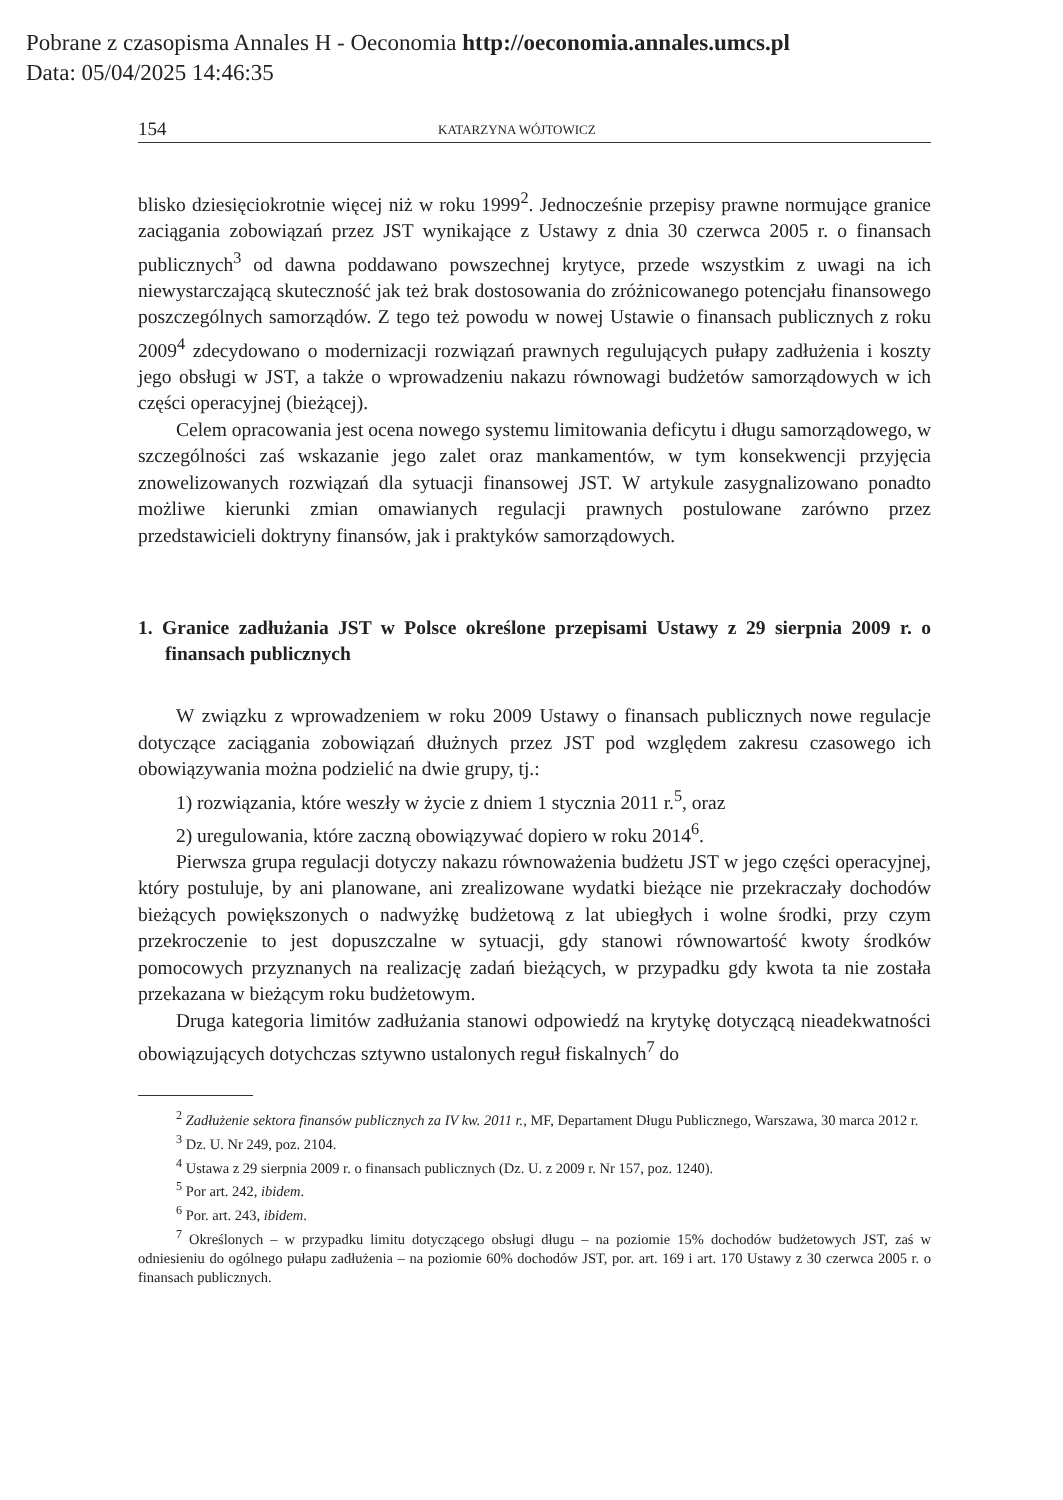Pobrane z czasopisma Annales H - Oeconomia http://oeconomia.annales.umcs.pl
Data: 05/04/2025 14:46:35
154 KATARZYNA WÓJTOWICZ
blisko dziesięciokrotnie więcej niż w roku 1999<sup>2</sup>. Jednocześnie przepisy prawne normujące granice zaciągania zobowiązań przez JST wynikające z Ustawy z dnia 30 czerwca 2005 r. o finansach publicznych<sup>3</sup> od dawna poddawano powszechnej krytyce, przede wszystkim z uwagi na ich niewystarczającą skuteczność jak też brak dostosowania do zróżnicowanego potencjału finansowego poszczególnych samorządów. Z tego też powodu w nowej Ustawie o finansach publicznych z roku 2009<sup>4</sup> zdecydowano o modernizacji rozwiązań prawnych regulujących pułapy zadłużenia i koszty jego obsługi w JST, a także o wprowadzeniu nakazu równowagi budżetów samorządowych w ich części operacyjnej (bieżącej).
Celem opracowania jest ocena nowego systemu limitowania deficytu i długu samorządowego, w szczególności zaś wskazanie jego zalet oraz mankamentów, w tym konsekwencji przyjęcia znowelizowanych rozwiązań dla sytuacji finansowej JST. W artykule zasygnalizowano ponadto możliwe kierunki zmian omawianych regulacji prawnych postulowane zarówno przez przedstawicieli doktryny finansów, jak i praktyków samorządowych.
1. Granice zadłużania JST w Polsce określone przepisami Ustawy z 29 sierpnia 2009 r. o finansach publicznych
W związku z wprowadzeniem w roku 2009 Ustawy o finansach publicznych nowe regulacje dotyczące zaciągania zobowiązań dłużnych przez JST pod względem zakresu czasowego ich obowiązywania można podzielić na dwie grupy, tj.:
1) rozwiązania, które weszły w życie z dniem 1 stycznia 2011 r.<sup>5</sup>, oraz
2) uregulowania, które zaczną obowiązywać dopiero w roku 2014<sup>6</sup>.
Pierwsza grupa regulacji dotyczy nakazu równoważenia budżetu JST w jego części operacyjnej, który postuluje, by ani planowane, ani zrealizowane wydatki bieżące nie przekraczały dochodów bieżących powiększonych o nadwyżkę budżetową z lat ubiegłych i wolne środki, przy czym przekroczenie to jest dopuszczalne w sytuacji, gdy stanowi równowartość kwoty środków pomocowych przyznanych na realizację zadań bieżących, w przypadku gdy kwota ta nie została przekazana w bieżącym roku budżetowym.
Druga kategoria limitów zadłużania stanowi odpowiedź na krytykę dotyczącą nieadekwatności obowiązujących dotychczas sztywno ustalonych reguł fiskalnych<sup>7</sup> do
<sup>2</sup> Zadłużenie sektora finansów publicznych za IV kw. 2011 r., MF, Departament Długu Publicznego, Warszawa, 30 marca 2012 r.
<sup>3</sup> Dz. U. Nr 249, poz. 2104.
<sup>4</sup> Ustawa z 29 sierpnia 2009 r. o finansach publicznych (Dz. U. z 2009 r. Nr 157, poz. 1240).
<sup>5</sup> Por art. 242, ibidem.
<sup>6</sup> Por. art. 243, ibidem.
<sup>7</sup> Określonych – w przypadku limitu dotyczącego obsługi długu – na poziomie 15% dochodów budżetowych JST, zaś w odniesieniu do ogólnego pułapu zadłużenia – na poziomie 60% dochodów JST, por. art. 169 i art. 170 Ustawy z 30 czerwca 2005 r. o finansach publicznych.